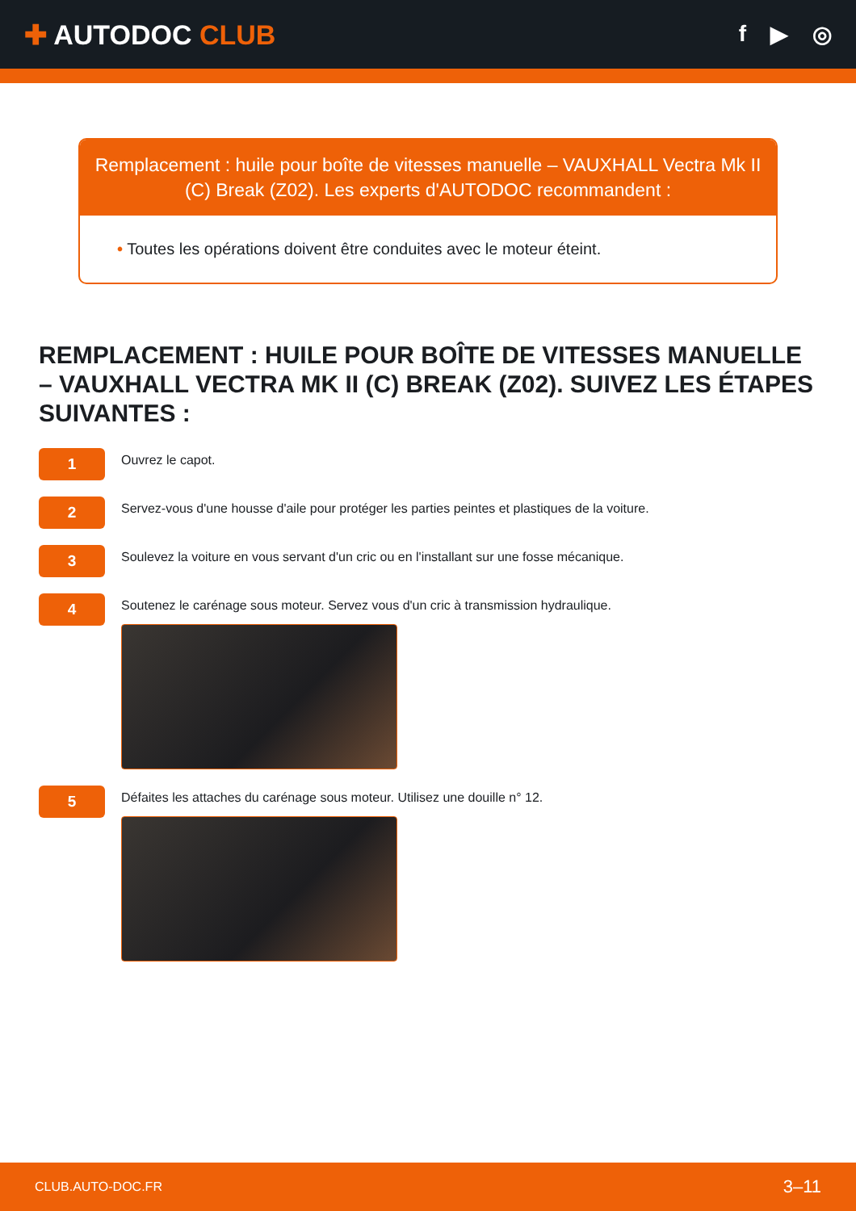✚ AUTODOC CLUB
f ▶ ◎
Remplacement : huile pour boîte de vitesses manuelle – VAUXHALL Vectra Mk II (C) Break (Z02). Les experts d'AUTODOC recommandent :
• Toutes les opérations doivent être conduites avec le moteur éteint.
REMPLACEMENT : HUILE POUR BOÎTE DE VITESSES MANUELLE – VAUXHALL VECTRA MK II (C) BREAK (Z02). SUIVEZ LES ÉTAPES SUIVANTES :
1
Ouvrez le capot.
2
Servez-vous d'une housse d'aile pour protéger les parties peintes et plastiques de la voiture.
3
Soulevez la voiture en vous servant d'un cric ou en l'installant sur une fosse mécanique.
4
Soutenez le carénage sous moteur. Servez vous d'un cric à transmission hydraulique.
5
Défaites les attaches du carénage sous moteur. Utilisez une douille n° 12.
CLUB.AUTO-DOC.FR 3–11